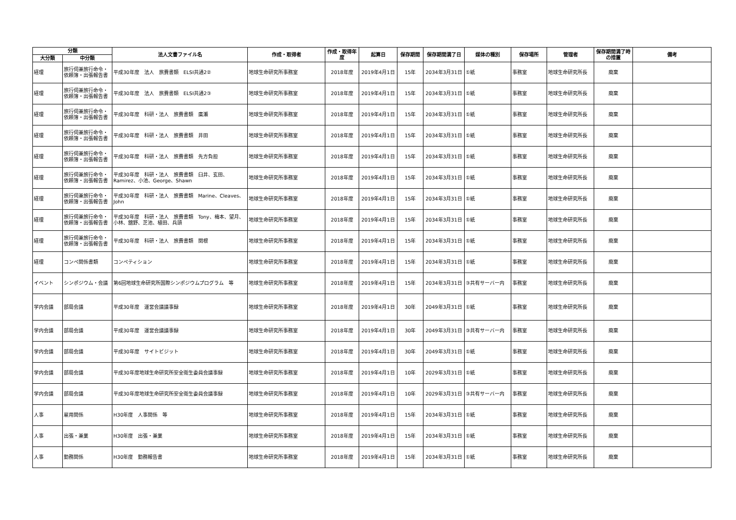| 分類 | | 法人文書ファイル名 | 作成・取得者 | 作成・取得年度 | 起算日 | 保存期間 | 保存期間満了日 | 媒体の種別 | 保存場所 | 管理者 | 保存期間満了時の措置 | 備考 |
| --- | --- | --- | --- | --- | --- | --- | --- | --- | --- | --- | --- | --- |
| 大分類 | 中分類 | | | | | | | | | | | |
| 経理 | 旅行伺兼旅行命令・依頼簿・出張報告書 | 平成30年度 法人 旅費書類 ELSI共通2② | 地球生命研究所事務室 | 2018年度 | 2019年4月1日 | 15年 | 2034年3月31日 | ①紙 | 事務室 | 地球生命研究所長 | 廃棄 | |
| 経理 | 旅行伺兼旅行命令・依頼簿・出張報告書 | 平成30年度 法人 旅費書類 ELSI共通2③ | 地球生命研究所事務室 | 2018年度 | 2019年4月1日 | 15年 | 2034年3月31日 | ①紙 | 事務室 | 地球生命研究所長 | 廃棄 | |
| 経理 | 旅行伺兼旅行命令・依頼簿・出張報告書 | 平成30年度 科研・法人 旅費書類 廣瀬 | 地球生命研究所事務室 | 2018年度 | 2019年4月1日 | 15年 | 2034年3月31日 | ①紙 | 事務室 | 地球生命研究所長 | 廃棄 | |
| 経理 | 旅行伺兼旅行命令・依頼簿・出張報告書 | 平成30年度 科研・法人 旅費書類 井田 | 地球生命研究所事務室 | 2018年度 | 2019年4月1日 | 15年 | 2034年3月31日 | ①紙 | 事務室 | 地球生命研究所長 | 廃棄 | |
| 経理 | 旅行伺兼旅行命令・依頼簿・出張報告書 | 平成30年度 科研・法人 旅費書類 先方負担 | 地球生命研究所事務室 | 2018年度 | 2019年4月1日 | 15年 | 2034年3月31日 | ①紙 | 事務室 | 地球生命研究所長 | 廃棄 | |
| 経理 | 旅行伺兼旅行命令・依頼簿・出張報告書 | 平成30年度 科研・法人 旅費書類 臼井、玄田、Ramirez、小池、George、Shawn | 地球生命研究所事務室 | 2018年度 | 2019年4月1日 | 15年 | 2034年3月31日 | ①紙 | 事務室 | 地球生命研究所長 | 廃棄 | |
| 経理 | 旅行伺兼旅行命令・依頼簿・出張報告書 | 平成30年度 科研・法人 旅費書類 Marine、Cleaves、John | 地球生命研究所事務室 | 2018年度 | 2019年4月1日 | 15年 | 2034年3月31日 | ①紙 | 事務室 | 地球生命研究所長 | 廃棄 | |
| 経理 | 旅行伺兼旅行命令・依頼簿・出張報告書 | 平成30年度 科研・法人 旅費書類 Tony、梅本、望月、小林、舘野、芝池、植田、兵頭 | 地球生命研究所事務室 | 2018年度 | 2019年4月1日 | 15年 | 2034年3月31日 | ①紙 | 事務室 | 地球生命研究所長 | 廃棄 | |
| 経理 | 旅行伺兼旅行命令・依頼簿・出張報告書 | 平成30年度 科研・法人 旅費書類 関根 | 地球生命研究所事務室 | 2018年度 | 2019年4月1日 | 15年 | 2034年3月31日 | ①紙 | 事務室 | 地球生命研究所長 | 廃棄 | |
| 経理 | コンペ関係書類 | コンペティション | 地球生命研究所事務室 | 2018年度 | 2019年4月1日 | 15年 | 2034年3月31日 | ①紙 | 事務室 | 地球生命研究所長 | 廃棄 | |
| イベント | シンポジウム・会議 | 第6回地球生命研究所国際シンポジウムプログラム 等 | 地球生命研究所事務室 | 2018年度 | 2019年4月1日 | 15年 | 2034年3月31日 | ③共有サーバー内 | 事務室 | 地球生命研究所長 | 廃棄 | |
| 学内会議 | 部局会議 | 平成30年度 運営会議議事録 | 地球生命研究所事務室 | 2018年度 | 2019年4月1日 | 30年 | 2049年3月31日 | ①紙 | 事務室 | 地球生命研究所長 | 廃棄 | |
| 学内会議 | 部局会議 | 平成30年度 運営会議議事録 | 地球生命研究所事務室 | 2018年度 | 2019年4月1日 | 30年 | 2049年3月31日 | ③共有サーバー内 | 事務室 | 地球生命研究所長 | 廃棄 | |
| 学内会議 | 部局会議 | 平成30年度 サイトビジット | 地球生命研究所事務室 | 2018年度 | 2019年4月1日 | 30年 | 2049年3月31日 | ①紙 | 事務室 | 地球生命研究所長 | 廃棄 | |
| 学内会議 | 部局会議 | 平成30年度地球生命研究所安全衛生委員会議事録 | 地球生命研究所事務室 | 2018年度 | 2019年4月1日 | 10年 | 2029年3月31日 | ①紙 | 事務室 | 地球生命研究所長 | 廃棄 | |
| 学内会議 | 部局会議 | 平成30年度地球生命研究所安全衛生委員会議事録 | 地球生命研究所事務室 | 2018年度 | 2019年4月1日 | 10年 | 2029年3月31日 | ③共有サーバー内 | 事務室 | 地球生命研究所長 | 廃棄 | |
| 人事 | 雇用関係 | H30年度 人事関係 等 | 地球生命研究所事務室 | 2018年度 | 2019年4月1日 | 15年 | 2034年3月31日 | ①紙 | 事務室 | 地球生命研究所長 | 廃棄 | |
| 人事 | 出張・兼業 | H30年度 出張・兼業 | 地球生命研究所事務室 | 2018年度 | 2019年4月1日 | 15年 | 2034年3月31日 | ①紙 | 事務室 | 地球生命研究所長 | 廃棄 | |
| 人事 | 勤務関係 | H30年度 勤務報告書 | 地球生命研究所事務室 | 2018年度 | 2019年4月1日 | 15年 | 2034年3月31日 | ①紙 | 事務室 | 地球生命研究所長 | 廃棄 | |